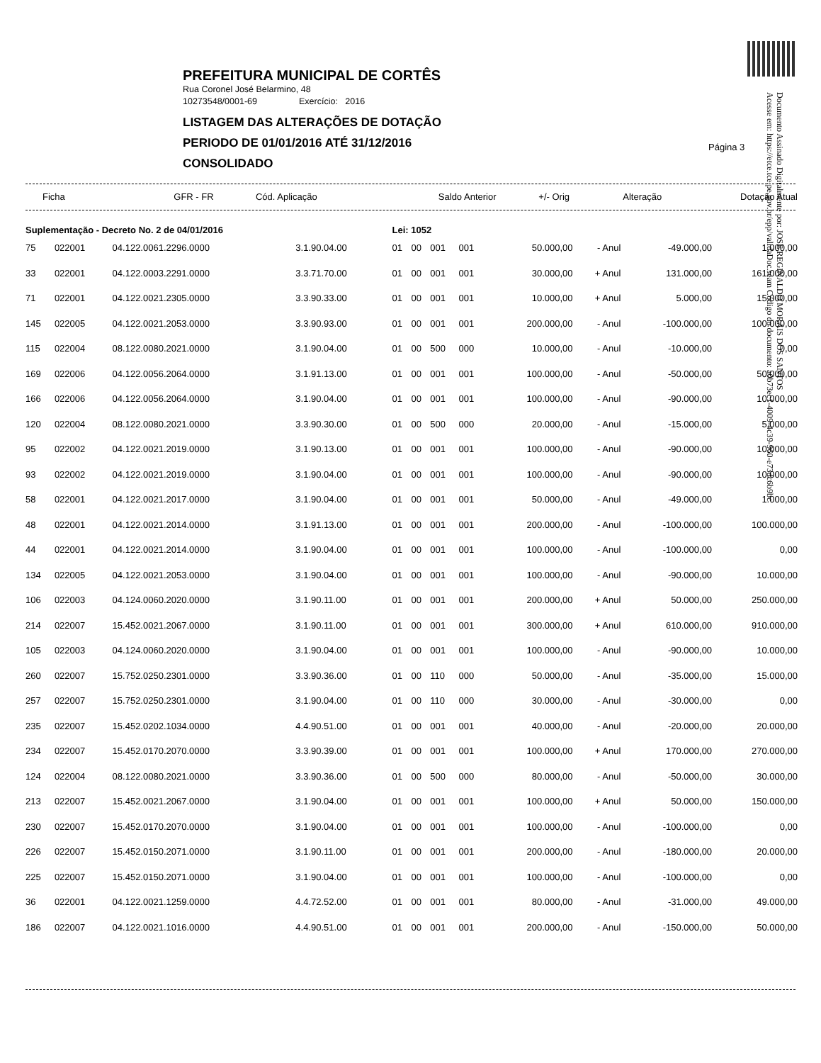Documento Assinado Digitalmente por: JOSE REGINALDO MORAIS DOS SANTOS
Acesse em: https://etce.tce.pe.gov.br/epp/validaDoc.seam Código do documento: a0b73ec1-4009-4c39-960-e73dc6b9bc
PREFEITURA MUNICIPAL DE CORTÊS
Rua Coronel José Belarmino, 48
10273548/0001-69 Exercício: 2016
LISTAGEM DAS ALTERAÇÕES DE DOTAÇÃO
PERIODO DE 01/01/2016 ATÉ 31/12/2016
CONSOLIDADO
Página 3
| Ficha | GFR - FR | Cód. Aplicação | Saldo Anterior | +/- Orig | Alteração | Dotação Atual |
| --- | --- | --- | --- | --- | --- | --- |
| Suplementação - Decreto No. 2 de 04/01/2016 | | | | Lei: 1052 | | | | | | | |
| 75 | 022001 | 04.122.0061.2296.0000 | 3.1.90.04.00 | 01 | 00 | 001 | 001 | 50.000,00 | - Anul | -49.000,00 | 1.000,00 |
| 33 | 022001 | 04.122.0003.2291.0000 | 3.3.71.70.00 | 01 | 00 | 001 | 001 | 30.000,00 | + Anul | 131.000,00 | 161.000,00 |
| 71 | 022001 | 04.122.0021.2305.0000 | 3.3.90.33.00 | 01 | 00 | 001 | 001 | 10.000,00 | + Anul | 5.000,00 | 15.000,00 |
| 145 | 022005 | 04.122.0021.2053.0000 | 3.3.90.93.00 | 01 | 00 | 001 | 001 | 200.000,00 | - Anul | -100.000,00 | 100.000,00 |
| 115 | 022004 | 08.122.0080.2021.0000 | 3.1.90.04.00 | 01 | 00 | 500 | 000 | 10.000,00 | - Anul | -10.000,00 | 0,00 |
| 169 | 022006 | 04.122.0056.2064.0000 | 3.1.91.13.00 | 01 | 00 | 001 | 001 | 100.000,00 | - Anul | -50.000,00 | 50.000,00 |
| 166 | 022006 | 04.122.0056.2064.0000 | 3.1.90.04.00 | 01 | 00 | 001 | 001 | 100.000,00 | - Anul | -90.000,00 | 10.000,00 |
| 120 | 022004 | 08.122.0080.2021.0000 | 3.3.90.30.00 | 01 | 00 | 500 | 000 | 20.000,00 | - Anul | -15.000,00 | 5.000,00 |
| 95 | 022002 | 04.122.0021.2019.0000 | 3.1.90.13.00 | 01 | 00 | 001 | 001 | 100.000,00 | - Anul | -90.000,00 | 10.000,00 |
| 93 | 022002 | 04.122.0021.2019.0000 | 3.1.90.04.00 | 01 | 00 | 001 | 001 | 100.000,00 | - Anul | -90.000,00 | 10.000,00 |
| 58 | 022001 | 04.122.0021.2017.0000 | 3.1.90.04.00 | 01 | 00 | 001 | 001 | 50.000,00 | - Anul | -49.000,00 | 1.000,00 |
| 48 | 022001 | 04.122.0021.2014.0000 | 3.1.91.13.00 | 01 | 00 | 001 | 001 | 200.000,00 | - Anul | -100.000,00 | 100.000,00 |
| 44 | 022001 | 04.122.0021.2014.0000 | 3.1.90.04.00 | 01 | 00 | 001 | 001 | 100.000,00 | - Anul | -100.000,00 | 0,00 |
| 134 | 022005 | 04.122.0021.2053.0000 | 3.1.90.04.00 | 01 | 00 | 001 | 001 | 100.000,00 | - Anul | -90.000,00 | 10.000,00 |
| 106 | 022003 | 04.124.0060.2020.0000 | 3.1.90.11.00 | 01 | 00 | 001 | 001 | 200.000,00 | + Anul | 50.000,00 | 250.000,00 |
| 214 | 022007 | 15.452.0021.2067.0000 | 3.1.90.11.00 | 01 | 00 | 001 | 001 | 300.000,00 | + Anul | 610.000,00 | 910.000,00 |
| 105 | 022003 | 04.124.0060.2020.0000 | 3.1.90.04.00 | 01 | 00 | 001 | 001 | 100.000,00 | - Anul | -90.000,00 | 10.000,00 |
| 260 | 022007 | 15.752.0250.2301.0000 | 3.3.90.36.00 | 01 | 00 | 110 | 000 | 50.000,00 | - Anul | -35.000,00 | 15.000,00 |
| 257 | 022007 | 15.752.0250.2301.0000 | 3.1.90.04.00 | 01 | 00 | 110 | 000 | 30.000,00 | - Anul | -30.000,00 | 0,00 |
| 235 | 022007 | 15.452.0202.1034.0000 | 4.4.90.51.00 | 01 | 00 | 001 | 001 | 40.000,00 | - Anul | -20.000,00 | 20.000,00 |
| 234 | 022007 | 15.452.0170.2070.0000 | 3.3.90.39.00 | 01 | 00 | 001 | 001 | 100.000,00 | + Anul | 170.000,00 | 270.000,00 |
| 124 | 022004 | 08.122.0080.2021.0000 | 3.3.90.36.00 | 01 | 00 | 500 | 000 | 80.000,00 | - Anul | -50.000,00 | 30.000,00 |
| 213 | 022007 | 15.452.0021.2067.0000 | 3.1.90.04.00 | 01 | 00 | 001 | 001 | 100.000,00 | + Anul | 50.000,00 | 150.000,00 |
| 230 | 022007 | 15.452.0170.2070.0000 | 3.1.90.04.00 | 01 | 00 | 001 | 001 | 100.000,00 | - Anul | -100.000,00 | 0,00 |
| 226 | 022007 | 15.452.0150.2071.0000 | 3.1.90.11.00 | 01 | 00 | 001 | 001 | 200.000,00 | - Anul | -180.000,00 | 20.000,00 |
| 225 | 022007 | 15.452.0150.2071.0000 | 3.1.90.04.00 | 01 | 00 | 001 | 001 | 100.000,00 | - Anul | -100.000,00 | 0,00 |
| 36 | 022001 | 04.122.0021.1259.0000 | 4.4.72.52.00 | 01 | 00 | 001 | 001 | 80.000,00 | - Anul | -31.000,00 | 49.000,00 |
| 186 | 022007 | 04.122.0021.1016.0000 | 4.4.90.51.00 | 01 | 00 | 001 | 001 | 200.000,00 | - Anul | -150.000,00 | 50.000,00 |